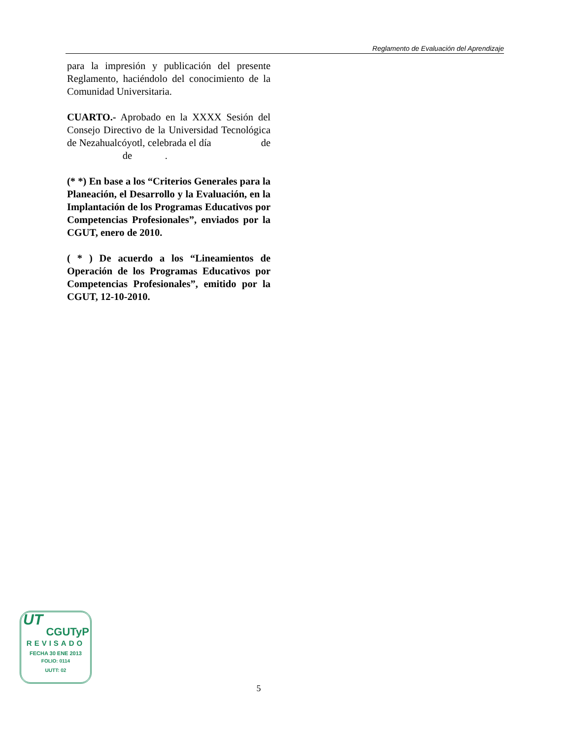Reglamento de Evaluación del Aprendizaje
para la impresión y publicación del presente Reglamento, haciéndolo del conocimiento de la Comunidad Universitaria.
CUARTO.- Aprobado en la XXXX Sesión del Consejo Directivo de la Universidad Tecnológica de Nezahualcóyotl, celebrada el día de de .
(* *) En base a los “Criterios Generales para la Planeación, el Desarrollo y la Evaluación, en la Implantación de los Programas Educativos por Competencias Profesionales”, enviados por la CGUT, enero de 2010.
( * ) De acuerdo a los “Lineamientos de Operación de los Programas Educativos por Competencias Profesionales”, emitido por la CGUT, 12-10-2010.
UT
CGUTyP
REVISADO
FECHA 30 ENE 2013
FOLIO: 0114
UUTT: 02
5